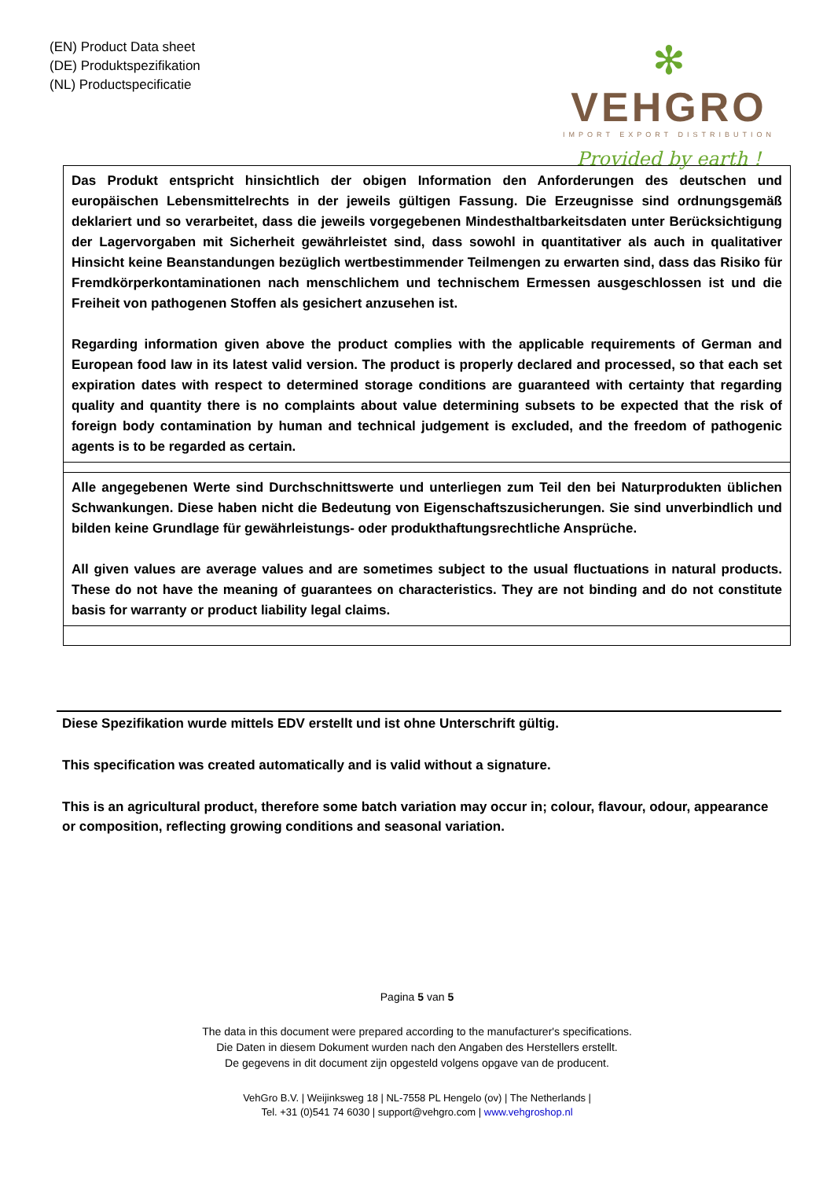(EN) Product Data sheet
(DE) Produktspezifikation
(NL) Productspecificatie
✻
VEHGRO
IMPORT EXPORT DISTRIBUTION
Provided by earth !
| Das Produkt entspricht hinsichtlich der obigen Information den Anforderungen des deutschen und europäischen Lebensmittelrechts in der jeweils gültigen Fassung. Die Erzeugnisse sind ordnungsgemäß deklariert und so verarbeitet, dass die jeweils vorgegebenen Mindesthaltbarkeitsdaten unter Berücksichtigung der Lagervorgaben mit Sicherheit gewährleistet sind, dass sowohl in quantitativer als auch in qualitativer Hinsicht keine Beanstandungen bezüglich wertbestimmender Teilmengen zu erwarten sind, dass das Risiko für Fremdkörperkontaminationen nach menschlichem und technischem Ermessen ausgeschlossen ist und die Freiheit von pathogenen Stoffen als gesichert anzusehen ist. Regarding information given above the product complies with the applicable requirements of German and European food law in its latest valid version. The product is properly declared and processed, so that each set expiration dates with respect to determined storage conditions are guaranteed with certainty that regarding quality and quantity there is no complaints about value determining subsets to be expected that the risk of foreign body contamination by human and technical judgement is excluded, and the freedom of pathogenic agents is to be regarded as certain. |
| Alle angegebenen Werte sind Durchschnittswerte und unterliegen zum Teil den bei Naturprodukten üblichen Schwankungen. Diese haben nicht die Bedeutung von Eigenschaftszusicherungen. Sie sind unverbindlich und bilden keine Grundlage für gewährleistungs- oder produkthaftungsrechtliche Ansprüche. All given values are average values and are sometimes subject to the usual fluctuations in natural products. These do not have the meaning of guarantees on characteristics. They are not binding and do not constitute basis for warranty or product liability legal claims. |
Diese Spezifikation wurde mittels EDV erstellt und ist ohne Unterschrift gültig.
This specification was created automatically and is valid without a signature.
This is an agricultural product, therefore some batch variation may occur in; colour, flavour, odour, appearance or composition, reflecting growing conditions and seasonal variation.
Pagina 5 van 5
The data in this document were prepared according to the manufacturer's specifications.
Die Daten in diesem Dokument wurden nach den Angaben des Herstellers erstellt.
De gegevens in dit document zijn opgesteld volgens opgave van de producent.
VehGro B.V. | Weijinksweg 18 | NL-7558 PL Hengelo (ov) | The Netherlands |
Tel. +31 (0)541 74 6030 | support@vehgro.com | www.vehgroshop.nl